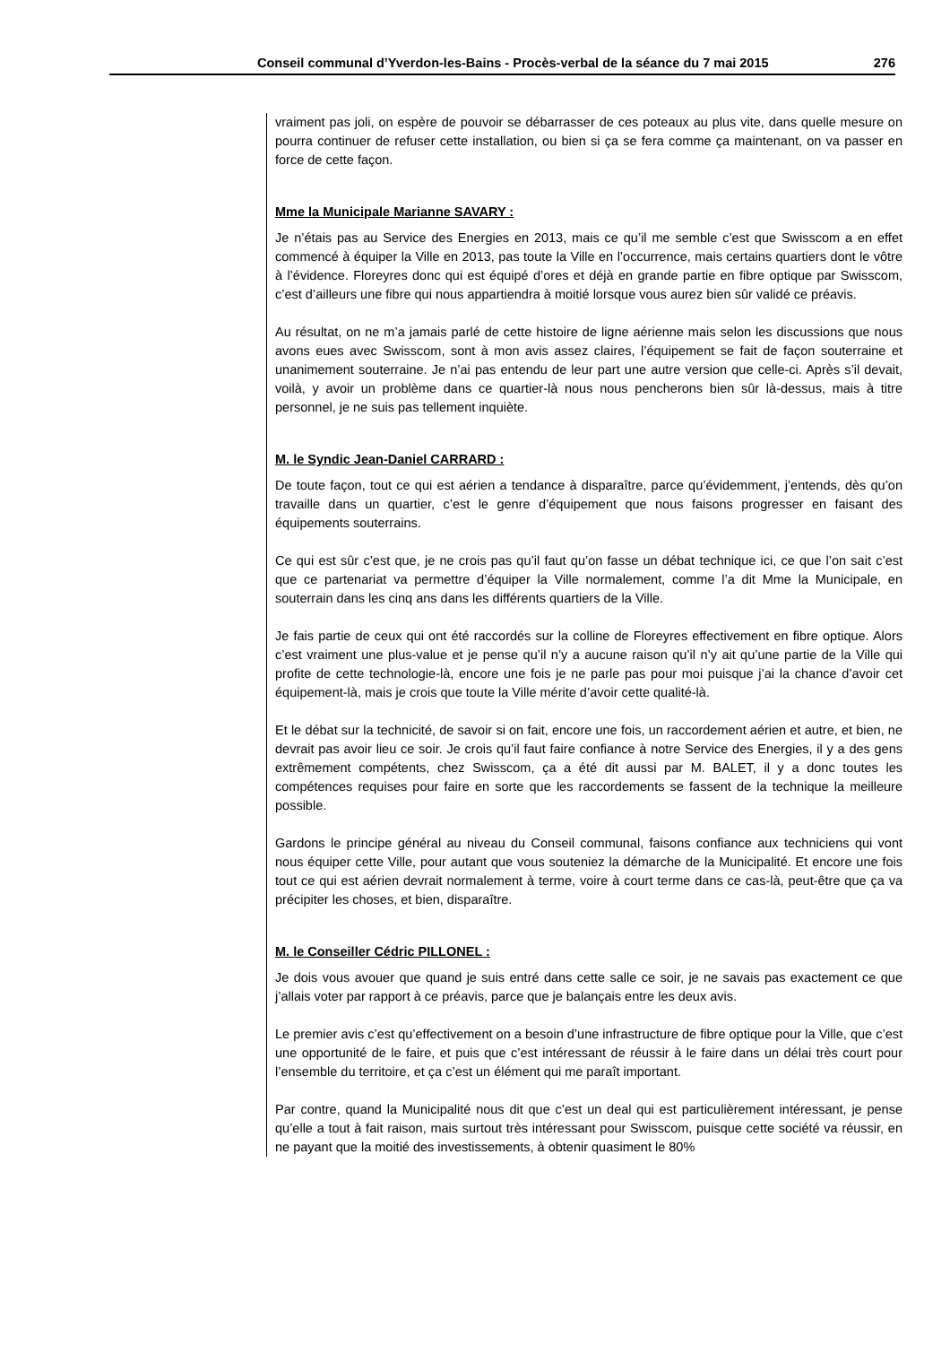Conseil communal d’Yverdon-les-Bains - Procès-verbal de la séance du 7 mai 2015 276
vraiment pas joli, on espère de pouvoir se débarrasser de ces poteaux au plus vite, dans quelle mesure on pourra continuer de refuser cette installation, ou bien si ça se fera comme ça maintenant, on va passer en force de cette façon.
Mme la Municipale Marianne SAVARY :
Je n’étais pas au Service des Energies en 2013, mais ce qu’il me semble c’est que Swisscom a en effet commencé à équiper la Ville en 2013, pas toute la Ville en l’occurrence, mais certains quartiers dont le vôtre à l’évidence. Floreyres donc qui est équipé d’ores et déjà en grande partie en fibre optique par Swisscom, c’est d’ailleurs une fibre qui nous appartiendra à moitié lorsque vous aurez bien sûr validé ce préavis.
Au résultat, on ne m’a jamais parlé de cette histoire de ligne aérienne mais selon les discussions que nous avons eues avec Swisscom, sont à mon avis assez claires, l’équipement se fait de façon souterraine et unanimement souterraine. Je n’ai pas entendu de leur part une autre version que celle-ci. Après s’il devait, voilà, y avoir un problème dans ce quartier-là nous nous pencherons bien sûr là-dessus, mais à titre personnel, je ne suis pas tellement inquiète.
M. le Syndic Jean-Daniel CARRARD :
De toute façon, tout ce qui est aérien a tendance à disparaître, parce qu’évidemment, j’entends, dès qu’on travaille dans un quartier, c’est le genre d’équipement que nous faisons progresser en faisant des équipements souterrains.
Ce qui est sûr c’est que, je ne crois pas qu’il faut qu’on fasse un débat technique ici, ce que l’on sait c’est que ce partenariat va permettre d’équiper la Ville normalement, comme l’a dit Mme la Municipale, en souterrain dans les cinq ans dans les différents quartiers de la Ville.
Je fais partie de ceux qui ont été raccordés sur la colline de Floreyres effectivement en fibre optique. Alors c’est vraiment une plus-value et je pense qu’il n’y a aucune raison qu’il n’y ait qu’une partie de la Ville qui profite de cette technologie-là, encore une fois je ne parle pas pour moi puisque j’ai la chance d’avoir cet équipement-là, mais je crois que toute la Ville mérite d’avoir cette qualité-là.
Et le débat sur la technicité, de savoir si on fait, encore une fois, un raccordement aérien et autre, et bien, ne devrait pas avoir lieu ce soir. Je crois qu’il faut faire confiance à notre Service des Energies, il y a des gens extrêmement compétents, chez Swisscom, ça a été dit aussi par M. BALET, il y a donc toutes les compétences requises pour faire en sorte que les raccordements se fassent de la technique la meilleure possible.
Gardons le principe général au niveau du Conseil communal, faisons confiance aux techniciens qui vont nous équiper cette Ville, pour autant que vous souteniez la démarche de la Municipalité. Et encore une fois tout ce qui est aérien devrait normalement à terme, voire à court terme dans ce cas-là, peut-être que ça va précipiter les choses, et bien, disparaître.
M. le Conseiller Cédric PILLONEL :
Je dois vous avouer que quand je suis entré dans cette salle ce soir, je ne savais pas exactement ce que j’allais voter par rapport à ce préavis, parce que je balançais entre les deux avis.
Le premier avis c’est qu’effectivement on a besoin d’une infrastructure de fibre optique pour la Ville, que c’est une opportunité de le faire, et puis que c’est intéressant de réussir à le faire dans un délai très court pour l’ensemble du territoire, et ça c’est un élément qui me paraît important.
Par contre, quand la Municipalité nous dit que c’est un deal qui est particulièrement intéressant, je pense qu’elle a tout à fait raison, mais surtout très intéressant pour Swisscom, puisque cette société va réussir, en ne payant que la moitié des investissements, à obtenir quasiment le 80%